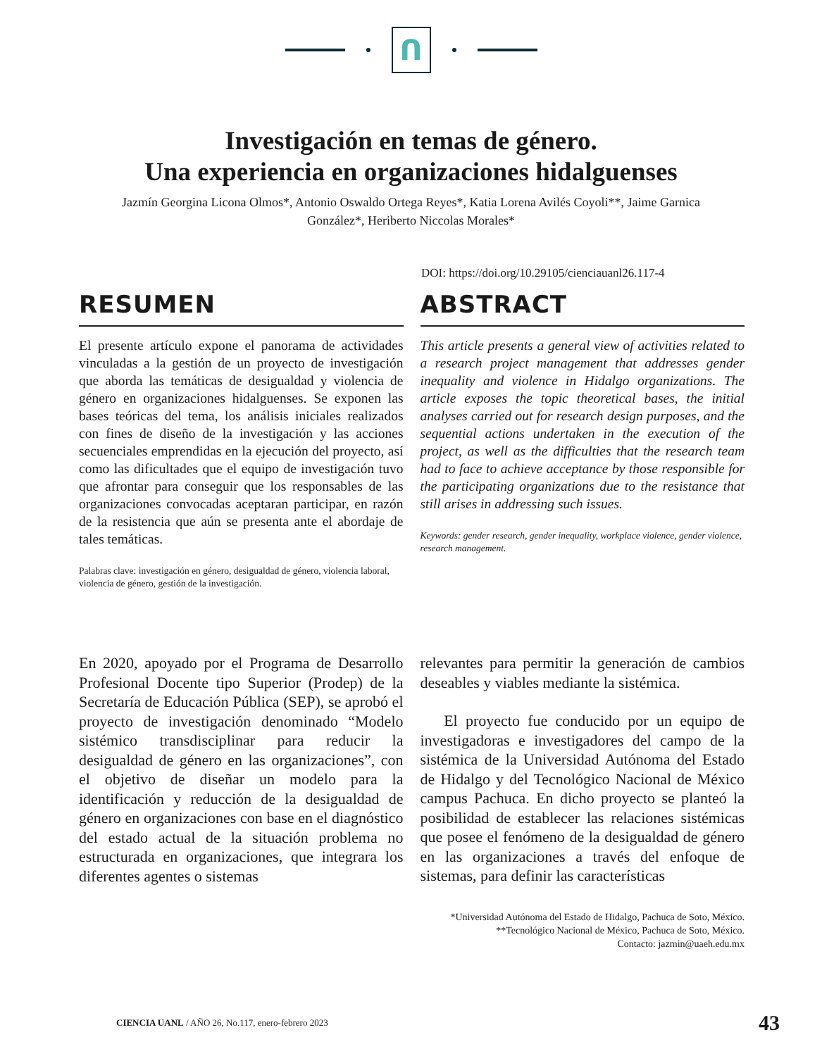ᑎ
Investigación en temas de género.
Una experiencia en organizaciones hidalguenses
Jazmín Georgina Licona Olmos*, Antonio Oswaldo Ortega Reyes*, Katia Lorena Avilés Coyoli**, Jaime Garnica González*, Heriberto Niccolas Morales*
DOI: https://doi.org/10.29105/cienciauanl26.117-4
RESUMEN
El presente artículo expone el panorama de actividades vinculadas a la gestión de un proyecto de investigación que aborda las temáticas de desigualdad y violencia de género en organizaciones hidalguenses. Se exponen las bases teóricas del tema, los análisis iniciales realizados con fines de diseño de la investigación y las acciones secuenciales emprendidas en la ejecución del proyecto, así como las dificultades que el equipo de investigación tuvo que afrontar para conseguir que los responsables de las organizaciones convocadas aceptaran participar, en razón de la resistencia que aún se presenta ante el abordaje de tales temáticas.
Palabras clave: investigación en género, desigualdad de género, violencia laboral, violencia de género, gestión de la investigación.
ABSTRACT
This article presents a general view of activities related to a research project management that addresses gender inequality and violence in Hidalgo organizations. The article exposes the topic theoretical bases, the initial analyses carried out for research design purposes, and the sequential actions undertaken in the execution of the project, as well as the difficulties that the research team had to face to achieve acceptance by those responsible for the participating organizations due to the resistance that still arises in addressing such issues.
Keywords: gender research, gender inequality, workplace violence, gender violence, research management.
En 2020, apoyado por el Programa de Desarrollo Profesional Docente tipo Superior (Prodep) de la Secretaría de Educación Pública (SEP), se aprobó el proyecto de investigación denominado “Modelo sistémico transdisciplinar para reducir la desigualdad de género en las organizaciones”, con el objetivo de diseñar un modelo para la identificación y reducción de la desigualdad de género en organizaciones con base en el diagnóstico del estado actual de la situación problema no estructurada en organizaciones, que integrara los diferentes agentes o sistemas
relevantes para permitir la generación de cambios deseables y viables mediante la sistémica.
El proyecto fue conducido por un equipo de investigadoras e investigadores del campo de la sistémica de la Universidad Autónoma del Estado de Hidalgo y del Tecnológico Nacional de México campus Pachuca. En dicho proyecto se planteó la posibilidad de establecer las relaciones sistémicas que posee el fenómeno de la desigualdad de género en las organizaciones a través del enfoque de sistemas, para definir las características
*Universidad Autónoma del Estado de Hidalgo, Pachuca de Soto, México.
**Tecnológico Nacional de México, Pachuca de Soto, México.
Contacto: jazmin@uaeh.edu.mx
CIENCIA UANL / AÑO 26, No.117, enero-febrero 2023 43